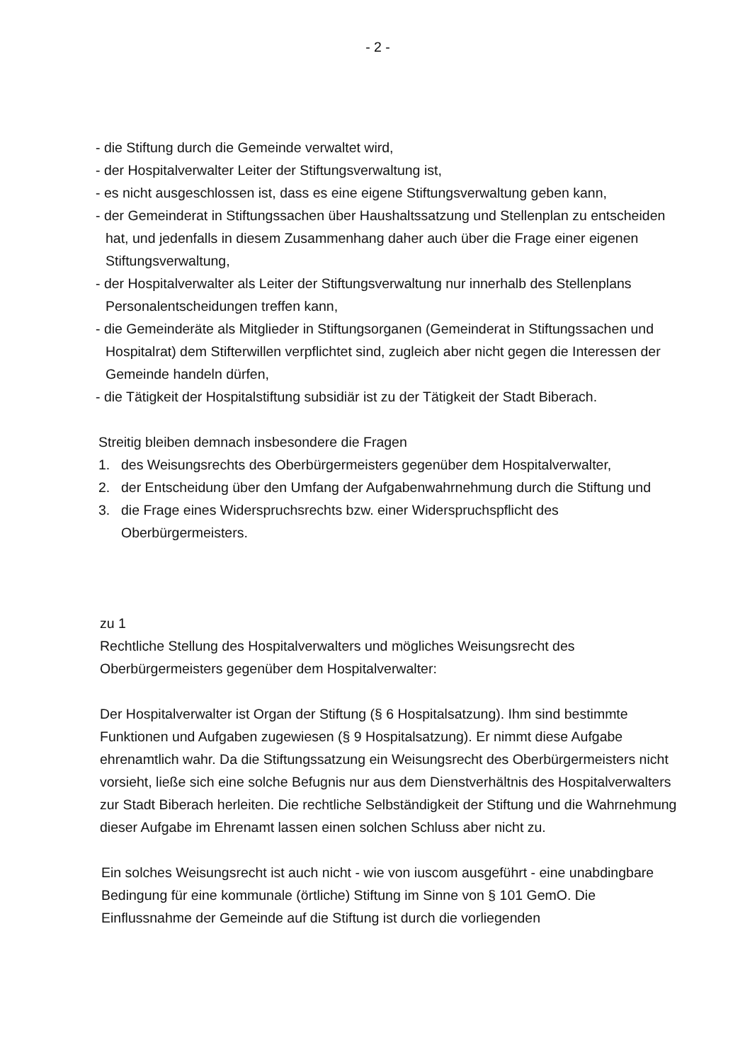- 2 -
- die Stiftung durch die Gemeinde verwaltet wird,
- der Hospitalverwalter Leiter der Stiftungsverwaltung ist,
- es nicht ausgeschlossen ist, dass es eine eigene Stiftungsverwaltung geben kann,
- der Gemeinderat in Stiftungssachen über Haushaltssatzung und Stellenplan zu entscheiden hat, und jedenfalls in diesem Zusammenhang daher auch über die Frage einer eigenen Stiftungsverwaltung,
- der Hospitalverwalter als Leiter der Stiftungsverwaltung nur innerhalb des Stellenplans Personalentscheidungen treffen kann,
- die Gemeinderäte als Mitglieder in Stiftungsorganen (Gemeinderat in Stiftungssachen und Hospitalrat) dem Stifterwillen verpflichtet sind, zugleich aber nicht gegen die Interessen der Gemeinde handeln dürfen,
- die Tätigkeit der Hospitalstiftung subsidiär ist zu der Tätigkeit der Stadt Biberach.
Streitig bleiben demnach insbesondere die Fragen
1. des Weisungsrechts des Oberbürgermeisters gegenüber dem Hospitalverwalter,
2. der Entscheidung über den Umfang der Aufgabenwahrnehmung durch die Stiftung und
3. die Frage eines Widerspruchsrechts bzw. einer Widerspruchspflicht des Oberbürgermeisters.
zu 1
Rechtliche Stellung des Hospitalverwalters und mögliches Weisungsrecht des Oberbürgermeisters gegenüber dem Hospitalverwalter:
Der Hospitalverwalter ist Organ der Stiftung (§ 6 Hospitalsatzung). Ihm sind bestimmte Funktionen und Aufgaben zugewiesen (§ 9 Hospitalsatzung). Er nimmt diese Aufgabe ehrenamtlich wahr. Da die Stiftungssatzung ein Weisungsrecht des Oberbürgermeisters nicht vorsieht, ließe sich eine solche Befugnis nur aus dem Dienstverhältnis des Hospitalverwalters zur Stadt Biberach herleiten. Die rechtliche Selbständigkeit der Stiftung und die Wahrnehmung dieser Aufgabe im Ehrenamt lassen einen solchen Schluss aber nicht zu.
Ein solches Weisungsrecht ist auch nicht - wie von iuscom ausgeführt - eine unabdingbare Bedingung für eine kommunale (örtliche) Stiftung im Sinne von § 101 GemO. Die Einflussnahme der Gemeinde auf die Stiftung ist durch die vorliegenden